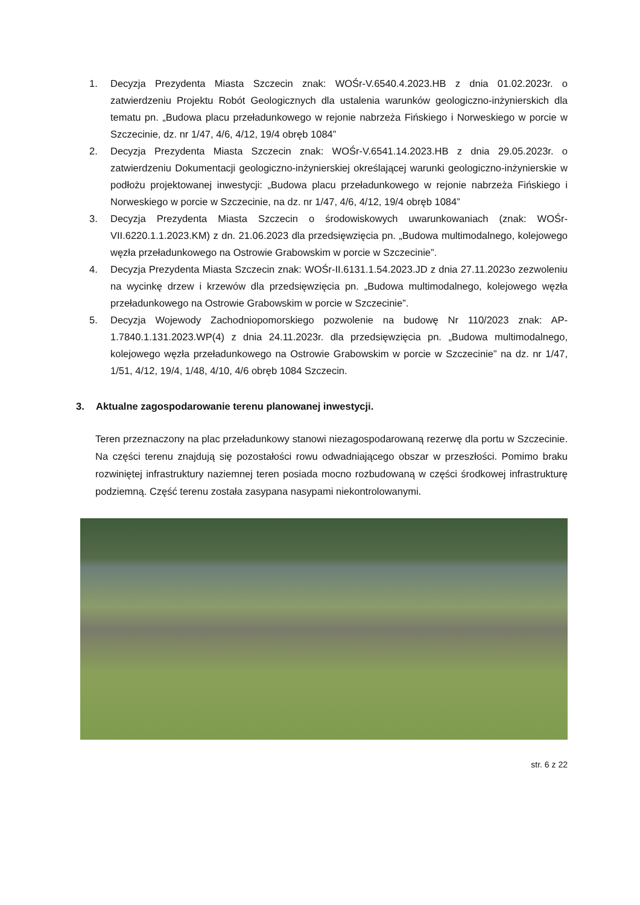1. Decyzja Prezydenta Miasta Szczecin znak: WOŚr-V.6540.4.2023.HB z dnia 01.02.2023r. o zatwierdzeniu Projektu Robót Geologicznych dla ustalenia warunków geologiczno-inżynierskich dla tematu pn. „Budowa placu przeładunkowego w rejonie nabrzeża Fińskiego i Norweskiego w porcie w Szczecinie, dz. nr 1/47, 4/6, 4/12, 19/4 obręb 1084”
2. Decyzja Prezydenta Miasta Szczecin znak: WOŚr-V.6541.14.2023.HB z dnia 29.05.2023r. o zatwierdzeniu Dokumentacji geologiczno-inżynierskiej określającej warunki geologiczno-inżynierskie w podłożu projektowanej inwestycji: „Budowa placu przeładunkowego w rejonie nabrzeża Fińskiego i Norweskiego w porcie w Szczecinie, na dz. nr 1/47, 4/6, 4/12, 19/4 obręb 1084”
3. Decyzja Prezydenta Miasta Szczecin o środowiskowych uwarunkowaniach (znak: WOŚr-VII.6220.1.1.2023.KM) z dn. 21.06.2023 dla przedsięwzięcia pn. „Budowa multimodalnego, kolejowego węzła przeładunkowego na Ostrowie Grabowskim w porcie w Szczecinie”.
4. Decyzja Prezydenta Miasta Szczecin znak: WOŚr-II.6131.1.54.2023.JD z dnia 27.11.2023o zezwoleniu na wycinkę drzew i krzewów dla przedsięwzięcia pn. „Budowa multimodalnego, kolejowego węzła przeładunkowego na Ostrowie Grabowskim w porcie w Szczecinie”.
5. Decyzja Wojewody Zachodniopomorskiego pozwolenie na budowę Nr 110/2023 znak: AP-1.7840.1.131.2023.WP(4) z dnia 24.11.2023r. dla przedsięwzięcia pn. „Budowa multimodalnego, kolejowego węzła przeładunkowego na Ostrowie Grabowskim w porcie w Szczecinie” na dz. nr 1/47, 1/51, 4/12, 19/4, 1/48, 4/10, 4/6 obręb 1084 Szczecin.
3. Aktualne zagospodarowanie terenu planowanej inwestycji.
Teren przeznaczony na plac przeładunkowy stanowi niezagospodarowaną rezerwę dla portu w Szczecinie. Na części terenu znajdują się pozostałości rowu odwadniającego obszar w przeszłości. Pomimo braku rozwiniętej infrastruktury naziemnej teren posiada mocno rozbudowaną w części środkowej infrastrukturę podziemną. Część terenu została zasypana nasypami niekontrolowanymi.
str. 6 z 22